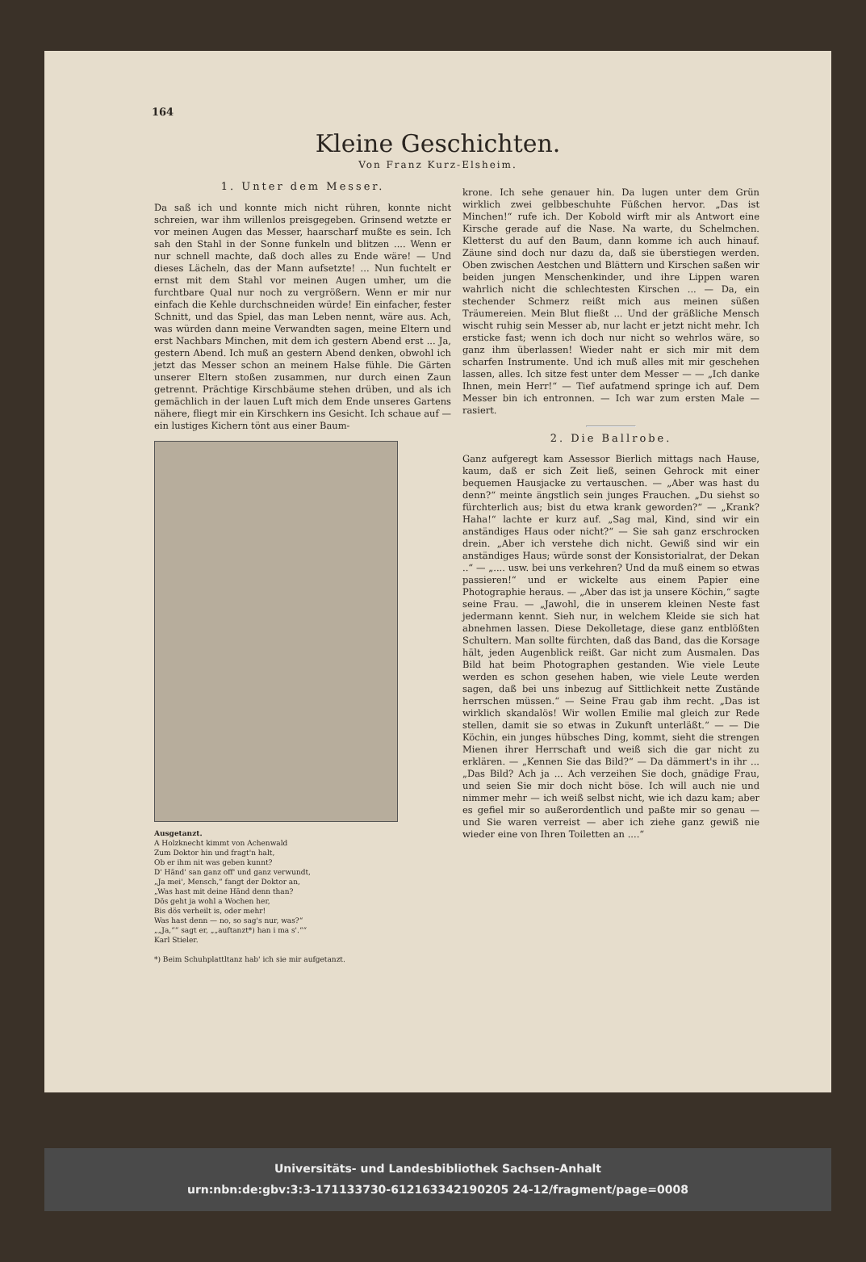164
Kleine Geschichten.
Von Franz Kurz-Elsheim.
1. Unter dem Messer.
Da saß ich und konnte mich nicht rühren, konnte nicht schreien, war ihm willenlos preisgegeben. Grinsend wetzte er vor meinen Augen das Messer, haarscharf mußte es sein. Ich sah den Stahl in der Sonne funkeln und blitzen .... Wenn er nur schnell machte, daß doch alles zu Ende wäre! — Und dieses Lächeln, das der Mann aufsetzte! ... Nun fuchtelt er ernst mit dem Stahl vor meinen Augen umher, um die furchtbare Qual nur noch zu vergrößern. Wenn er mir nur einfach die Kehle durchschneiden würde! Ein einfacher, fester Schnitt, und das Spiel, das man Leben nennt, wäre aus. Ach, was würden dann meine Verwandten sagen, meine Eltern und erst Nachbars Minchen, mit dem ich gestern Abend erst ... Ja, gestern Abend. Ich muß an gestern Abend denken, obwohl ich jetzt das Messer schon an meinem Halse fühle. Die Gärten unserer Eltern stoßen zusammen, nur durch einen Zaun getrennt. Prächtige Kirschbäume stehen drüben, und als ich gemächlich in der lauen Luft mich dem Ende unseres Gartens nähere, fliegt mir ein Kirschkern ins Gesicht. Ich schaue auf — ein lustiges Kichern tönt aus einer Baum-
Ausgetanzt.
A Holzknecht kimmt von Achenwald
Zum Doktor hin und fragt'n halt,
Ob er ihm nit was geben kunnt?
D' Händ' san ganz off' und ganz verwundt,
„Ja mei', Mensch,“ fangt der Doktor an,
„Was hast mit deine Händ denn than?
Dös geht ja wohl a Wochen her,
Bis dös verheilt is, oder mehr!
Was hast denn — no, so sag's nur, was?“
„„Ja,““ sagt er, „„auftanzt*) han i ma s'.““
Karl Stieler.
*) Beim Schuhplattltanz hab' ich sie mir aufgetanzt.
krone. Ich sehe genauer hin. Da lugen unter dem Grün wirklich zwei gelbbeschuhte Füßchen hervor. „Das ist Minchen!“ rufe ich. Der Kobold wirft mir als Antwort eine Kirsche gerade auf die Nase. Na warte, du Schelmchen. Kletterst du auf den Baum, dann komme ich auch hinauf. Zäune sind doch nur dazu da, daß sie überstiegen werden. Oben zwischen Aestchen und Blättern und Kirschen saßen wir beiden jungen Menschenkinder, und ihre Lippen waren wahrlich nicht die schlechtesten Kirschen ... — Da, ein stechender Schmerz reißt mich aus meinen süßen Träumereien. Mein Blut fließt ... Und der gräßliche Mensch wischt ruhig sein Messer ab, nur lacht er jetzt nicht mehr. Ich ersticke fast; wenn ich doch nur nicht so wehrlos wäre, so ganz ihm überlassen! Wieder naht er sich mir mit dem scharfen Instrumente. Und ich muß alles mit mir geschehen lassen, alles. Ich sitze fest unter dem Messer — — „Ich danke Ihnen, mein Herr!“ — Tief aufatmend springe ich auf. Dem Messer bin ich entronnen. — Ich war zum ersten Male — rasiert.
2. Die Ballrobe.
Ganz aufgeregt kam Assessor Bierlich mittags nach Hause, kaum, daß er sich Zeit ließ, seinen Gehrock mit einer bequemen Hausjacke zu vertauschen. — „Aber was hast du denn?“ meinte ängstlich sein junges Frauchen. „Du siehst so fürchterlich aus; bist du etwa krank geworden?“ — „Krank? Haha!“ lachte er kurz auf. „Sag mal, Kind, sind wir ein anständiges Haus oder nicht?“ — Sie sah ganz erschrocken drein. „Aber ich verstehe dich nicht. Gewiß sind wir ein anständiges Haus; würde sonst der Konsistorialrat, der Dekan ..“ — „.... usw. bei uns verkehren? Und da muß einem so etwas passieren!“ und er wickelte aus einem Papier eine Photographie heraus. — „Aber das ist ja unsere Köchin,“ sagte seine Frau. — „Jawohl, die in unserem kleinen Neste fast jedermann kennt. Sieh nur, in welchem Kleide sie sich hat abnehmen lassen. Diese Dekolletage, diese ganz entblößten Schultern. Man sollte fürchten, daß das Band, das die Korsage hält, jeden Augenblick reißt. Gar nicht zum Ausmalen. Das Bild hat beim Photographen gestanden. Wie viele Leute werden es schon gesehen haben, wie viele Leute werden sagen, daß bei uns inbezug auf Sittlichkeit nette Zustände herrschen müssen.“ — Seine Frau gab ihm recht. „Das ist wirklich skandalös! Wir wollen Emilie mal gleich zur Rede stellen, damit sie so etwas in Zukunft unterläßt.“ — — Die Köchin, ein junges hübsches Ding, kommt, sieht die strengen Mienen ihrer Herrschaft und weiß sich die gar nicht zu erklären. — „Kennen Sie das Bild?“ — Da dämmert's in ihr ... „Das Bild? Ach ja ... Ach verzeihen Sie doch, gnädige Frau, und seien Sie mir doch nicht böse. Ich will auch nie und nimmer mehr — ich weiß selbst nicht, wie ich dazu kam; aber es gefiel mir so außerordentlich und paßte mir so genau — und Sie waren verreist — aber ich ziehe ganz gewiß nie wieder eine von Ihren Toiletten an ....“
Universitäts- und Landesbibliothek Sachsen-Anhalt
urn:nbn:de:gbv:3:3-171133730-612163342190205 24-12/fragment/page=0008